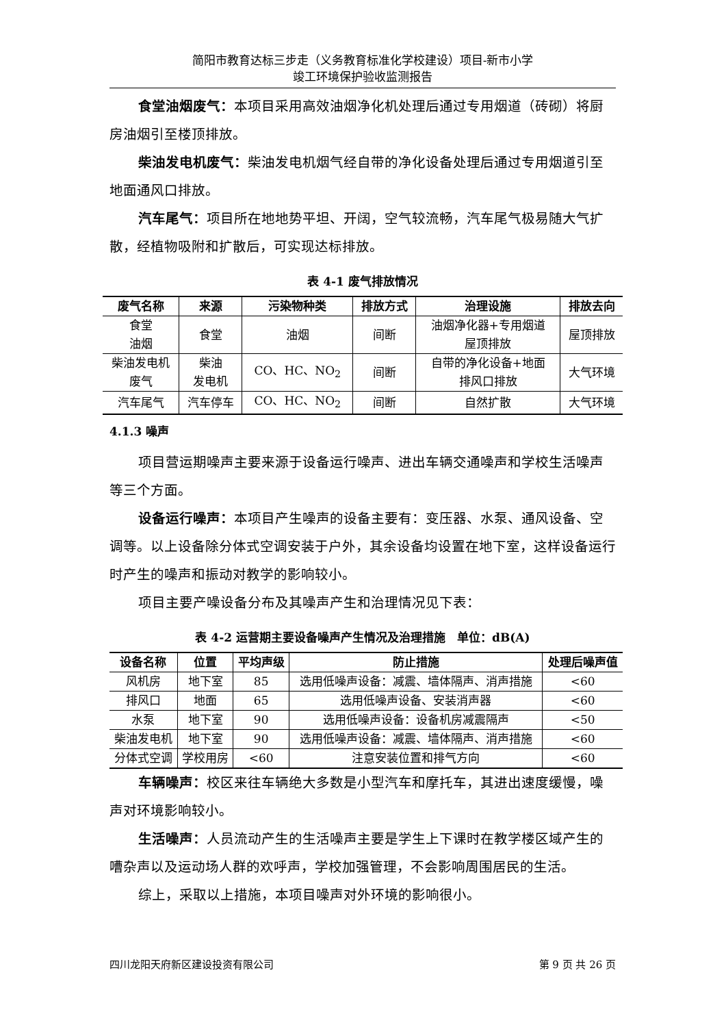简阳市教育达标三步走（义务教育标准化学校建设）项目-新市小学
竣工环境保护验收监测报告
食堂油烟废气：本项目采用高效油烟净化机处理后通过专用烟道（砖砌）将厨房油烟引至楼顶排放。
柴油发电机废气：柴油发电机烟气经自带的净化设备处理后通过专用烟道引至地面通风口排放。
汽车尾气：项目所在地地势平坦、开阔，空气较流畅，汽车尾气极易随大气扩散，经植物吸附和扩散后，可实现达标排放。
表 4-1 废气排放情况
| 废气名称 | 来源 | 污染物种类 | 排放方式 | 治理设施 | 排放去向 |
| --- | --- | --- | --- | --- | --- |
| 食堂 油烟 | 食堂 | 油烟 | 间断 | 油烟净化器+专用烟道 屋顶排放 | 屋顶排放 |
| 柴油发电机 废气 | 柴油 发电机 | CO、HC、NO<sub>2</sub> | 间断 | 自带的净化设备+地面 排风口排放 | 大气环境 |
| 汽车尾气 | 汽车停车 | CO、HC、NO<sub>2</sub> | 间断 | 自然扩散 | 大气环境 |
4.1.3 噪声
项目营运期噪声主要来源于设备运行噪声、进出车辆交通噪声和学校生活噪声等三个方面。
设备运行噪声：本项目产生噪声的设备主要有：变压器、水泵、通风设备、空调等。以上设备除分体式空调安装于户外，其余设备均设置在地下室，这样设备运行时产生的噪声和振动对教学的影响较小。
项目主要产噪设备分布及其噪声产生和治理情况见下表：
表 4-2 运营期主要设备噪声产生情况及治理措施　单位：dB(A)
| 设备名称 | 位置 | 平均声级 | 防止措施 | 处理后噪声值 |
| --- | --- | --- | --- | --- |
| 风机房 | 地下室 | 85 | 选用低噪声设备：减震、墙体隔声、消声措施 | <60 |
| 排风口 | 地面 | 65 | 选用低噪声设备、安装消声器 | <60 |
| 水泵 | 地下室 | 90 | 选用低噪声设备：设备机房减震隔声 | <50 |
| 柴油发电机 | 地下室 | 90 | 选用低噪声设备：减震、墙体隔声、消声措施 | <60 |
| 分体式空调 | 学校用房 | <60 | 注意安装位置和排气方向 | <60 |
车辆噪声：校区来往车辆绝大多数是小型汽车和摩托车，其进出速度缓慢，噪声对环境影响较小。
生活噪声：人员流动产生的生活噪声主要是学生上下课时在教学楼区域产生的嘈杂声以及运动场人群的欢呼声，学校加强管理，不会影响周围居民的生活。
综上，采取以上措施，本项目噪声对外环境的影响很小。
四川龙阳天府新区建设投资有限公司 第 9 页 共 26 页